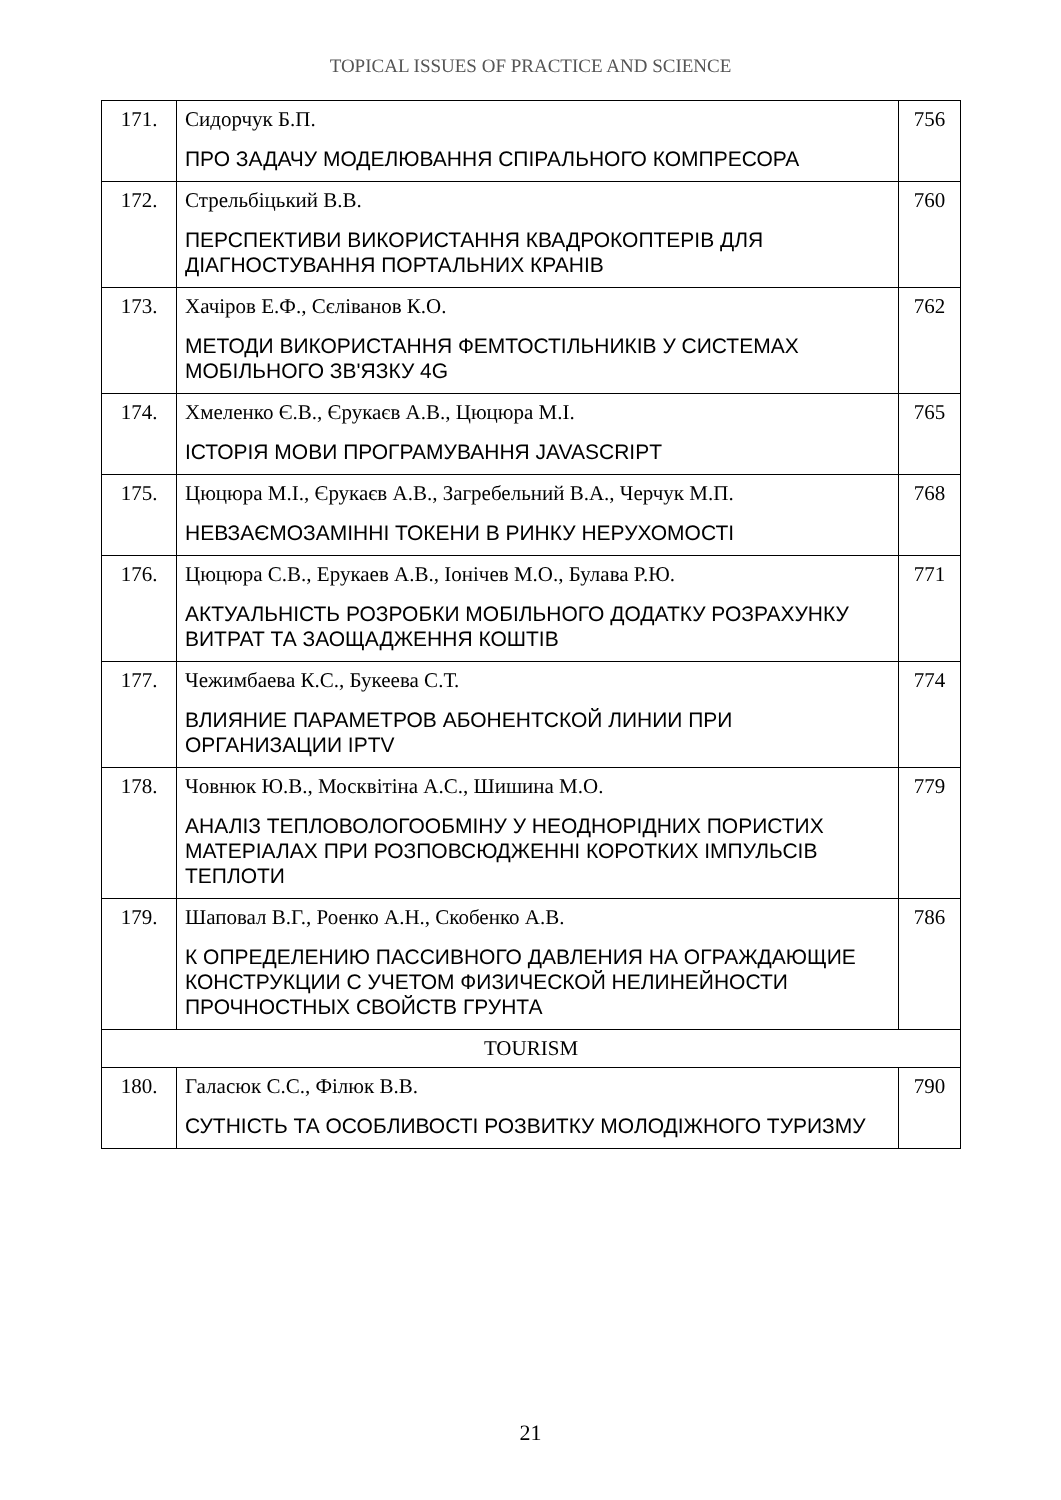TOPICAL ISSUES OF PRACTICE AND SCIENCE
| 171. | Сидорчук Б.П. ПРО ЗАДАЧУ МОДЕЛЮВАННЯ СПІРАЛЬНОГО КОМПРЕСОРА | 756 |
| 172. | Стрельбіцький В.В. ПЕРСПЕКТИВИ ВИКОРИСТАННЯ КВАДРОКОПТЕРІВ ДЛЯ ДІАГНОСТУВАННЯ ПОРТАЛЬНИХ КРАНІВ | 760 |
| 173. | Хачіров Е.Ф., Сєліванов К.О. МЕТОДИ ВИКОРИСТАННЯ ФЕМТОСТІЛЬНИКІВ У СИСТЕМАХ МОБІЛЬНОГО ЗВ'ЯЗКУ 4G | 762 |
| 174. | Хмеленко Є.В., Єрукаєв А.В., Цюцюра М.І. ІСТОРІЯ МОВИ ПРОГРАМУВАННЯ JAVASCRIPT | 765 |
| 175. | Цюцюра М.І., Єрукаєв А.В., Загребельний В.А., Черчук М.П. НЕВЗАЄМОЗАМІННІ ТОКЕНИ В РИНКУ НЕРУХОМОСТІ | 768 |
| 176. | Цюцюра С.В., Ерукаев А.В., Іонічев М.О., Булава Р.Ю. АКТУАЛЬНІСТЬ РОЗРОБКИ МОБІЛЬНОГО ДОДАТКУ РОЗРАХУНКУ ВИТРАТ ТА ЗАОЩАДЖЕННЯ КОШТІВ | 771 |
| 177. | Чежимбаева К.С., Букеева С.Т. ВЛИЯНИЕ ПАРАМЕТРОВ АБОНЕНТСКОЙ ЛИНИИ ПРИ ОРГАНИЗАЦИИ IPTV | 774 |
| 178. | Човнюк Ю.В., Москвітіна А.С., Шишина М.О. АНАЛІЗ ТЕПЛОВОЛОГООБМІНУ У НЕОДНОРІДНИХ ПОРИСТИХ МАТЕРІАЛАХ ПРИ РОЗПОВСЮДЖЕННІ КОРОТКИХ ІМПУЛЬСІВ ТЕПЛОТИ | 779 |
| 179. | Шаповал В.Г., Роенко А.Н., Скобенко А.В. К ОПРЕДЕЛЕНИЮ ПАССИВНОГО ДАВЛЕНИЯ НА ОГРАЖДАЮЩИЕ КОНСТРУКЦИИ С УЧЕТОМ ФИЗИЧЕСКОЙ НЕЛИНЕЙНОСТИ ПРОЧНОСТНЫХ СВОЙСТВ ГРУНТА | 786 |
| TOURISM | | |
| 180. | Галасюк С.С., Філюк В.В. СУТНІСТЬ ТА ОСОБЛИВОСТІ РОЗВИТКУ МОЛОДІЖНОГО ТУРИЗМУ | 790 |
21